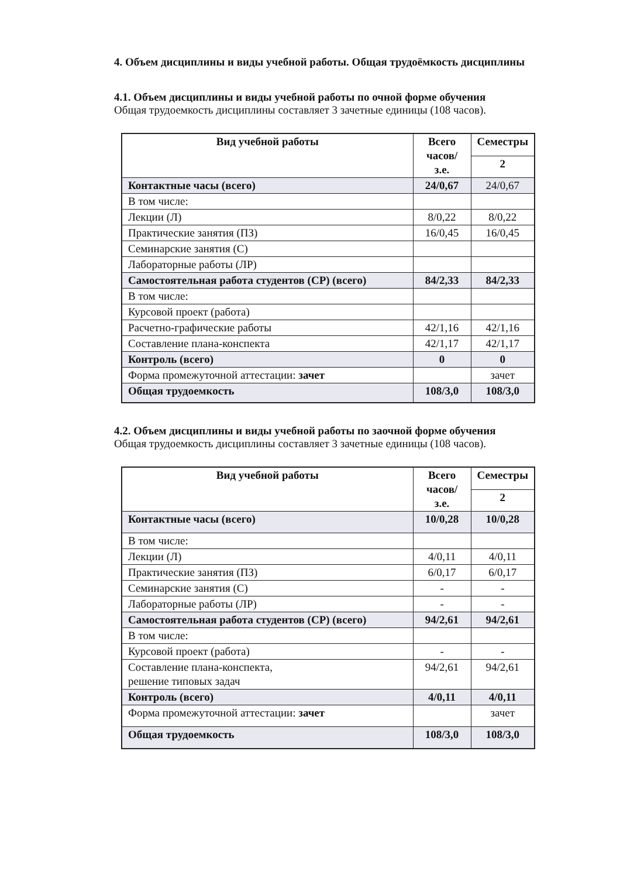4. Объем дисциплины и виды учебной работы. Общая трудоёмкость дисциплины
4.1. Объем дисциплины и виды учебной работы по очной форме обучения
Общая трудоемкость дисциплины составляет 3 зачетные единицы (108 часов).
| Вид учебной работы | Всего часов/ з.е. | Семестры |
| --- | --- | --- |
| | | 2 |
| Контактные часы (всего) | 24/0,67 | 24/0,67 |
| В том числе: | | |
| Лекции (Л) | 8/0,22 | 8/0,22 |
| Практические занятия (ПЗ) | 16/0,45 | 16/0,45 |
| Семинарские занятия (С) | | |
| Лабораторные работы (ЛР) | | |
| Самостоятельная работа студентов (СР) (всего) | 84/2,33 | 84/2,33 |
| В том числе: | | |
| Курсовой проект (работа) | | |
| Расчетно-графические работы | 42/1,16 | 42/1,16 |
| Составление плана-конспекта | 42/1,17 | 42/1,17 |
| Контроль (всего) | 0 | 0 |
| Форма промежуточной аттестации: зачет | | зачет |
| Общая трудоемкость | 108/3,0 | 108/3,0 |
4.2. Объем дисциплины и виды учебной работы по заочной форме обучения
Общая трудоемкость дисциплины составляет 3 зачетные единицы (108 часов).
| Вид учебной работы | Всего часов/ з.е. | Семестры |
| --- | --- | --- |
| | | 2 |
| Контактные часы (всего) | 10/0,28 | 10/0,28 |
| В том числе: | | |
| Лекции (Л) | 4/0,11 | 4/0,11 |
| Практические занятия (ПЗ) | 6/0,17 | 6/0,17 |
| Семинарские занятия (С) | - | - |
| Лабораторные работы (ЛР) | - | - |
| Самостоятельная работа студентов (СР) (всего) | 94/2,61 | 94/2,61 |
| В том числе: | | |
| Курсовой проект (работа) | - | - |
| Составление плана-конспекта, решение типовых задач | 94/2,61 | 94/2,61 |
| Контроль (всего) | 4/0,11 | 4/0,11 |
| Форма промежуточной аттестации: зачет | | зачет |
| Общая трудоемкость | 108/3,0 | 108/3,0 |